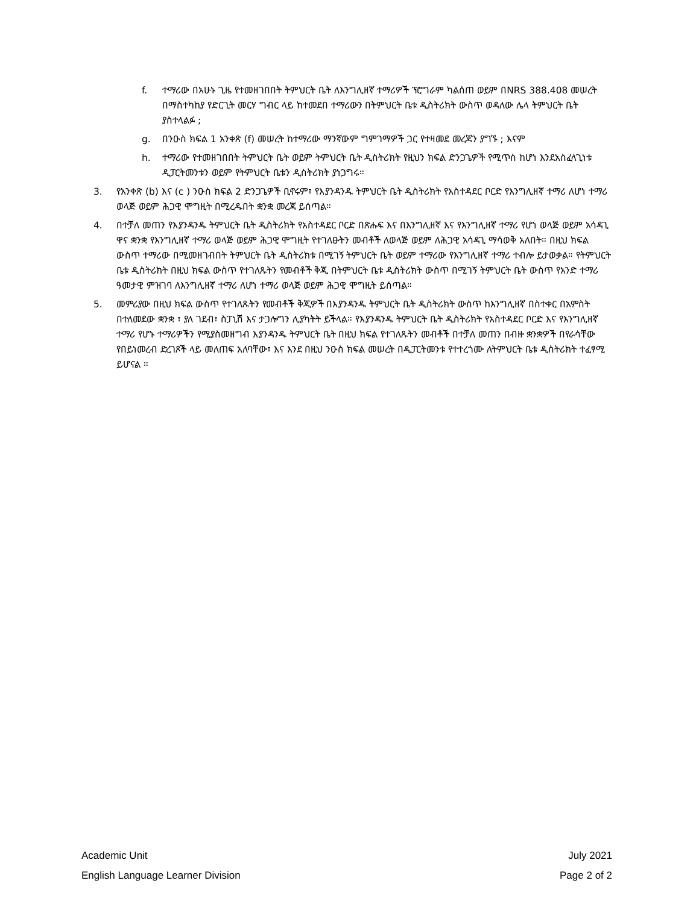f. ተማሪው በአሁኑ ጊዜ የተመዘገበበት ትምህርት ቤት ለእንግሊዘኛ ተማሪዎች ፕሮግራም ካልሰጠ ወይም በNRS 388.408 መሠረት በማስተካከያ የድርጊት መርሃ ግብር ላይ ከተመደበ ተማሪውን በትምህርት ቤቱ ዲስትሪክት ውስጥ ወዳለው ሌላ ትምህርት ቤት ያስተላልፉ ;
g. በንዑስ ክፍል 1 አንቀጽ (f) መሠረት ከተማሪው ማንኛውም ግምገማዎች ጋር የተዛመደ መረጃን ያግኙ ; እናም
h. ተማሪው የተመዘገበበት ትምህርት ቤት ወይም ትምህርት ቤት ዲስትሪክት የዚህን ክፍል ድንጋጌዎች የሚጥስ ከሆነ እንደአስፈላጊነቱ ዲፓርትመንቱን ወይም የትምህርት ቤቱን ዲስትሪክት ያነጋግሩ።
3. የአንቀጽ (b) እና (c ) ንዑስ ክፍል 2 ድንጋጌዎች ቢኖሩም፣ የእያንዳንዱ ትምህርት ቤት ዲስትሪክት የአስተዳደር ቦርድ የእንግሊዘኛ ተማሪ ለሆነ ተማሪ ወላጅ ወይም ሕጋዊ ሞግዚት በሚረዱበት ቋንቋ መረጃ ይሰጣል።
4. በተቻለ መጠን የእያንዳንዱ ትምህርት ቤት ዲስትሪክት የአስተዳደር ቦርድ በጽሑፍ እና በእንግሊዘኛ እና የእንግሊዘኛ ተማሪ የሆነ ወላጅ ወይም አሳዳጊ ዋና ቋንቋ የእንግሊዘኛ ተማሪ ወላጅ ወይም ሕጋዊ ሞግዚት የተገለፁትን መብቶች ለወላጅ ወይም ለሕጋዊ አሳዳጊ ማሳወቅ አለበት። በዚህ ክፍል ውስጥ ተማሪው በሚመዘገብበት ትምህርት ቤት ዲስትሪክቱ በሚገኝ ትምህርት ቤት ወይም ተማሪው የእንግሊዘኛ ተማሪ ተብሎ ይታወቃል። የትምህርት ቤቱ ዲስትሪክት በዚህ ክፍል ውስጥ የተገለጹትን የመብቶች ቅጂ በትምህርት ቤቱ ዲስትሪክት ውስጥ በሚገኝ ትምህርት ቤት ውስጥ የአንድ ተማሪ ዓመታዊ ምዝገባ ለእንግሊዘኛ ተማሪ ለሆነ ተማሪ ወላጅ ወይም ሕጋዊ ሞግዚት ይሰጣል።
5. መምሪያው በዚህ ክፍል ውስጥ የተገለጹትን የመብቶች ቅጂዎች በእያንዳንዱ ትምህርት ቤት ዲስትሪክት ውስጥ ከእንግሊዘኛ በስተቀር በአምስት በተለመደው ቋንቋ ፣ ያለ ገደብ፣ ስፓኒሽ እና ታጋሎግን ሊያካትት ይችላል። የእያንዳንዱ ትምህርት ቤት ዲስትሪክት የአስተዳደር ቦርድ እና የእንግሊዘኛ ተማሪ የሆኑ ተማሪዎችን የሚያስመዘግብ እያንዳንዱ ትምህርት ቤት በዚህ ክፍል የተገለጹትን መብቶች በተቻለ መጠን በብዙ ቋንቋዎች በየራሳቸው የበይነመረብ ድረገጾች ላይ መለጠፍ አለባቸው፣ እና እንደ በዚህ ንዑስ ክፍል መሠረት በዲፓርትመንቱ የተተረጎሙ ለትምህርት ቤቱ ዲስትሪክት ተፈፃሚ ይሆናል ።
Academic Unit
English Language Learner Division
July 2021
Page 2 of 2